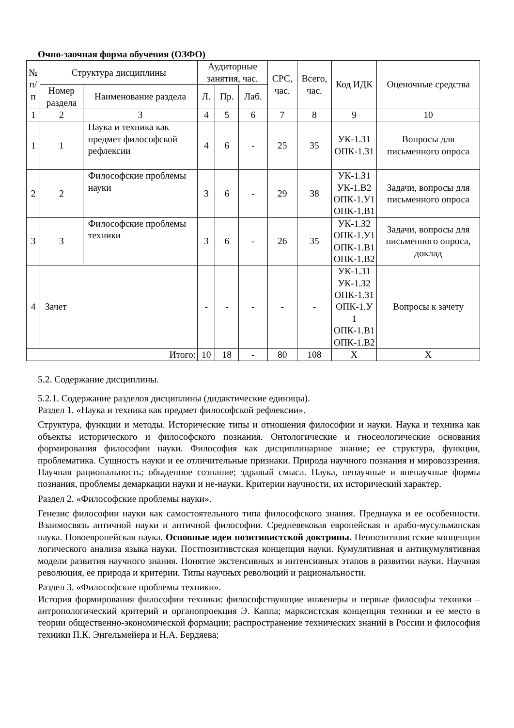Очно-заочная форма обучения (ОЗФО)
| № п/п | Структура дисциплины | | Аудиторные занятия, час. | | | СРС, час. | Всего, час. | Код ИДК | Оценочные средства |
| --- | --- | --- | --- | --- | --- | --- | --- | --- | --- |
| | Номер раздела | Наименование раздела | Л. | Пр. | Лаб. | | | | |
| 1 | 2 | 3 | 4 | 5 | 6 | 7 | 8 | 9 | 10 |
| 1 | 1 | Наука и техника как предмет философской рефлексии | 4 | 6 | - | 25 | 35 | УК-1.З1 ОПК-1.З1 | Вопросы для письменного опроса |
| 2 | 2 | Философские проблемы науки | 3 | 6 | - | 29 | 38 | УК-1.З1 УК-1.В2 ОПК-1.У1 ОПК-1.В1 | Задачи, вопросы для письменного опроса |
| 3 | 3 | Философские проблемы техники | 3 | 6 | - | 26 | 35 | УК-1.З2 ОПК-1.У1 ОПК-1.В1 ОПК-1.В2 | Задачи, вопросы для письменного опроса, доклад |
| 4 | Зачет | | - | - | - | - | - | УК-1.З1 УК-1.З2 ОПК-1.З1 ОПК-1.У 1 ОПК-1.В1 ОПК-1.В2 | Вопросы к зачету |
| Итого: | | | 10 | 18 | - | 80 | 108 | Х | Х |
5.2. Содержание дисциплины.
5.2.1. Содержание разделов дисциплины (дидактические единицы).
Раздел 1. «Наука и техника как предмет философской рефлексии».
Структура, функции и методы. Исторические типы и отношения философии и науки. Наука и техника как объекты исторического и философского познания. Онтологические и гносеологические основания формирования философии науки. Философия как дисциплинарное знание; ее структура, функции, проблематика. Сущность науки и ее отличительные признаки. Природа научного познания и мировоззрения. Научная рациональность; обыденное сознание; здравый смысл. Наука, ненаучные и вненаучные формы познания, проблемы демаркации науки и не-науки. Критерии научности, их исторический характер.
Раздел 2. «Философские проблемы науки».
Генезис философии науки как самостоятельного типа философского знания. Преднаука и ее особенности. Взаимосвязь античной науки и античной философии. Средневековая европейская и арабо-мусульманская наука. Новоевропейская наука. Основные идеи позитивистской доктрины. Неопозитивистские концепции логического анализа языка науки. Постпозитивстская концепция науки. Кумулятивная и антикумулятивная модели развития научного знания. Понятие экстенсивных и интенсивных этапов в развитии науки. Научная революция, ее природа и критерии. Типы научных революций и рациональности.
Раздел 3. «Философские проблемы техники».
История формирования философии техники: философствующие инженеры и первые философы техники – антропологический критерий и органопроекция Э. Каппа; марксистская концепция техники и ее место в теории общественно-экономической формации; распространение технических знаний в России и философия техники П.К. Энгельмейера и Н.А. Бердяева;